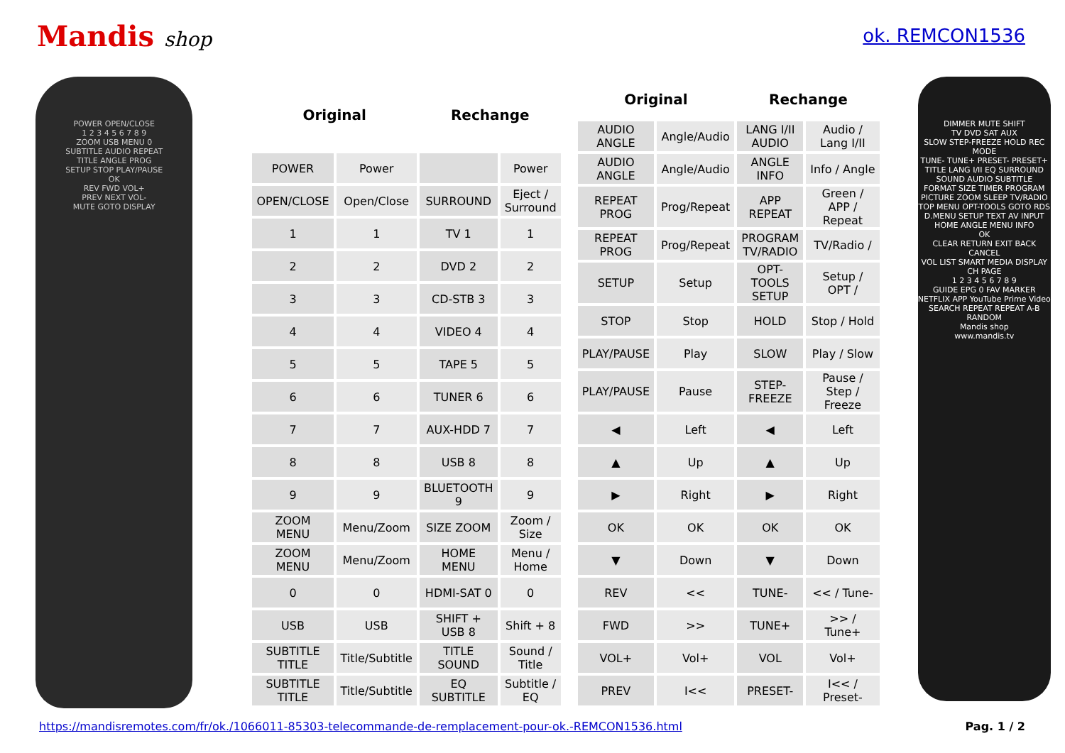Mandis shop ok. REMCON1536
POWER OPEN/CLOSE
1 2 3 4 5 6 7 8 9
ZOOM USB MENU 0
SUBTITLE AUDIO REPEAT
TITLE ANGLE PROG
SETUP STOP PLAY/PAUSE
OK
REV FWD VOL+
PREV NEXT VOL-
MUTE GOTO DISPLAY
| Original | | Rechange | |
| --- | --- | --- | --- |
| POWER | Power | | Power |
| OPEN/CLOSE | Open/Close | SURROUND | Eject / Surround |
| 1 | 1 | TV 1 | 1 |
| 2 | 2 | DVD 2 | 2 |
| 3 | 3 | CD-STB 3 | 3 |
| 4 | 4 | VIDEO 4 | 4 |
| 5 | 5 | TAPE 5 | 5 |
| 6 | 6 | TUNER 6 | 6 |
| 7 | 7 | AUX-HDD 7 | 7 |
| 8 | 8 | USB 8 | 8 |
| 9 | 9 | BLUETOOTH 9 | 9 |
| ZOOM MENU | Menu/Zoom | SIZE ZOOM | Zoom / Size |
| ZOOM MENU | Menu/Zoom | HOME MENU | Menu / Home |
| 0 | 0 | HDMI-SAT 0 | 0 |
| USB | USB | SHIFT + USB 8 | Shift + 8 |
| SUBTITLE TITLE | Title/Subtitle | TITLE SOUND | Sound / Title |
| SUBTITLE TITLE | Title/Subtitle | EQ SUBTITLE | Subtitle / EQ |
| Original | | Rechange | |
| --- | --- | --- | --- |
| AUDIO ANGLE | Angle/Audio | LANG I/II AUDIO | Audio / Lang I/II |
| AUDIO ANGLE | Angle/Audio | ANGLE INFO | Info / Angle |
| REPEAT PROG | Prog/Repeat | APP REPEAT | Green / APP / Repeat |
| REPEAT PROG | Prog/Repeat | PROGRAM TV/RADIO | TV/Radio / |
| SETUP | Setup | OPT-TOOLS SETUP | Setup / OPT / |
| STOP | Stop | HOLD | Stop / Hold |
| PLAY/PAUSE | Play | SLOW | Play / Slow |
| PLAY/PAUSE | Pause | STEP-FREEZE | Pause / Step / Freeze |
| ◀ | Left | ◀ | Left |
| ▲ | Up | ▲ | Up |
| ▶ | Right | ▶ | Right |
| OK | OK | OK | OK |
| ▼ | Down | ▼ | Down |
| REV | << | TUNE- | << / Tune- |
| FWD | >> | TUNE+ | >> / Tune+ |
| VOL+ | Vol+ | VOL | Vol+ |
| PREV | I<< | PRESET- | I<< / Preset- |
DIMMER MUTE SHIFT
TV DVD SAT AUX
SLOW STEP-FREEZE HOLD REC MODE
TUNE- TUNE+ PRESET- PRESET+
TITLE LANG I/II EQ SURROUND
SOUND AUDIO SUBTITLE
FORMAT SIZE TIMER PROGRAM
PICTURE ZOOM SLEEP TV/RADIO
TOP MENU OPT-TOOLS GOTO RDS
D.MENU SETUP TEXT AV INPUT
HOME ANGLE MENU INFO
OK
CLEAR RETURN EXIT BACK CANCEL
VOL LIST SMART MEDIA DISPLAY CH PAGE
1 2 3 4 5 6 7 8 9
GUIDE EPG 0 FAV MARKER
NETFLIX APP YouTube Prime Video
SEARCH REPEAT REPEAT A-B RANDOM
Mandis shop
www.mandis.tv
https://mandisremotes.com/fr/ok./1066011-85303-telecommande-de-remplacement-pour-ok.-REMCON1536.html Pag. 1 / 2